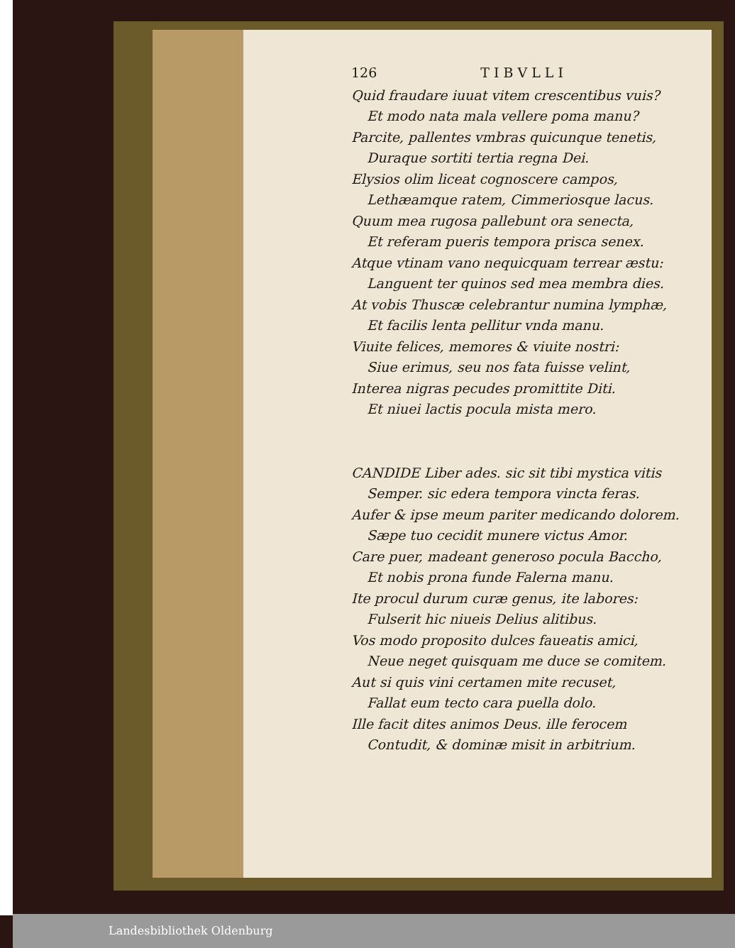126 TIBVLLI
Quid fraudare iuuat vitem crescentibus vuis?
Et modo nata mala vellere poma manu?
Parcite, pallentes vmbras quicunque tenetis,
Duraque sortiti tertia regna Dei.
Elysios olim liceat cognoscere campos,
Lethæamque ratem, Cimmeriosque lacus.
Quum mea rugosa pallebunt ora senecta,
Et referam pueris tempora prisca senex.
Atque vtinam vano nequicquam terrear æstu:
Languent ter quinos sed mea membra dies.
At vobis Thuscæ celebrantur numina lymphæ,
Et facilis lenta pellitur vnda manu.
Viuite felices, memores & viuite nostri:
Siue erimus, seu nos fata fuisse velint,
Interea nigras pecudes promittite Diti.
Et niuei lactis pocula mista mero.
CANDIDE Liber ades. sic sit tibi mystica vitis
Semper. sic edera tempora vincta feras.
Aufer & ipse meum pariter medicando dolorem.
Sæpe tuo cecidit munere victus Amor.
Care puer, madeant generoso pocula Baccho,
Et nobis prona funde Falerna manu.
Ite procul durum curæ genus, ite labores:
Fulserit hic niueis Delius alitibus.
Vos modo proposito dulces faueatis amici,
Neue neget quisquam me duce se comitem.
Aut si quis vini certamen mite recuset,
Fallat eum tecto cara puella dolo.
Ille facit dites animos Deus. ille ferocem
Contudit, & dominæ misit in arbitrium.
Landesbibliothek Oldenburg